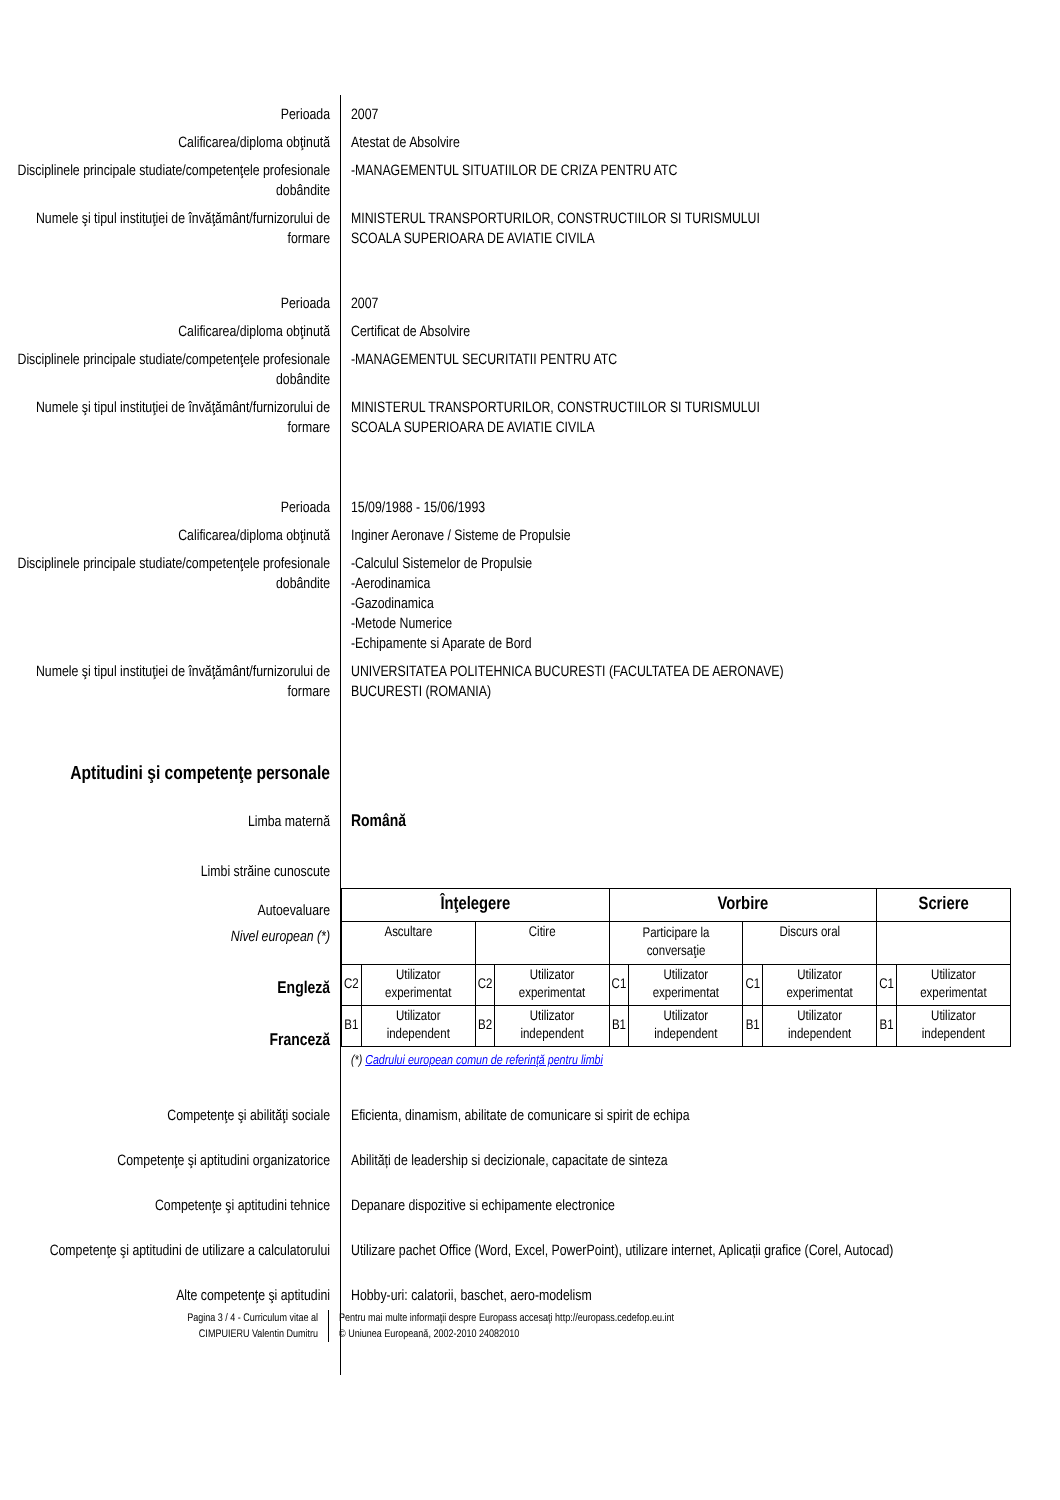Perioada 2007
Calificarea/diploma obţinută Atestat de Absolvire
Disciplinele principale studiate/competenţele profesionale dobândite
-MANAGEMENTUL SITUATIILOR DE CRIZA PENTRU ATC
Numele şi tipul instituţiei de învăţământ/furnizorului de formare
MINISTERUL TRANSPORTURILOR, CONSTRUCTIILOR SI TURISMULUI
SCOALA SUPERIOARA DE AVIATIE CIVILA
Perioada 2007
Calificarea/diploma obţinută Certificat de Absolvire
Disciplinele principale studiate/competenţele profesionale dobândite
-MANAGEMENTUL SECURITATII PENTRU ATC
Numele şi tipul instituţiei de învăţământ/furnizorului de formare
MINISTERUL TRANSPORTURILOR, CONSTRUCTIILOR SI TURISMULUI
SCOALA SUPERIOARA DE AVIATIE CIVILA
Perioada 15/09/1988 - 15/06/1993
Calificarea/diploma obţinută Inginer Aeronave / Sisteme de Propulsie
Disciplinele principale studiate/competenţele profesionale dobândite
-Calculul Sistemelor de Propulsie
-Aerodinamica
-Gazodinamica
-Metode Numerice
-Echipamente si Aparate de Bord
Numele şi tipul instituţiei de învăţământ/furnizorului de formare
UNIVERSITATEA POLITEHNICA BUCURESTI (FACULTATEA DE AERONAVE)
BUCURESTI (ROMANIA)
Aptitudini şi competenţe personale
Limba maternă Română
Limbi străine cunoscute
Autoevaluare
Nivel european (*)
Engleză
Franceză
| Înţelegere | | | | Vorbire | | | | Scriere | |
| --- | --- | --- | --- | --- | --- | --- | --- | --- | --- |
| Ascultare | | Citire | | Participare la conversaţie | | Discurs oral | | | |
| C2 | Utilizator experimentat | C2 | Utilizator experimentat | C1 | Utilizator experimentat | C1 | Utilizator experimentat | C1 | Utilizator experimentat |
| B1 | Utilizator independent | B2 | Utilizator independent | B1 | Utilizator independent | B1 | Utilizator independent | B1 | Utilizator independent |
(*) Cadrului european comun de referinţă pentru limbi
Competenţe şi abilităţi sociale Eficienta, dinamism, abilitate de comunicare si spirit de echipa
Competenţe şi aptitudini organizatorice
Abilități de leadership si decizionale, capacitate de sinteza
Competenţe şi aptitudini tehnice Depanare dispozitive si echipamente electronice
Competenţe şi aptitudini de utilizare a calculatorului
Utilizare pachet Office (Word, Excel, PowerPoint), utilizare internet, Aplicații grafice (Corel, Autocad)
Alte competenţe şi aptitudini Hobby-uri: calatorii, baschet, aero-modelism
Pagina 3 / 4 - Curriculum vitae al
CIMPUIERU Valentin Dumitru
Pentru mai multe informaţii despre Europass accesaţi http://europass.cedefop.eu.int
© Uniunea Europeană, 2002-2010 24082010